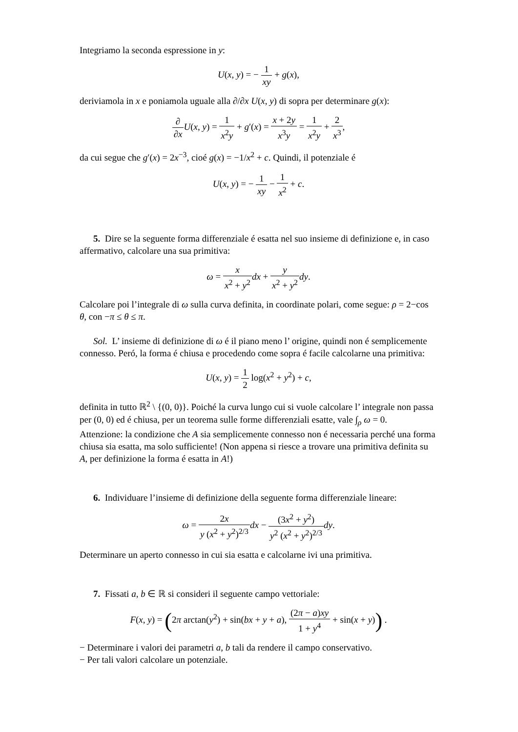Integriamo la seconda espressione in y:
U(x, y) = − 1 xy + g(x),
deriviamola in x e poniamola uguale alla ∂/∂x U(x, y) di sopra per determinare g(x):
∂ ∂x U(x, y) = 1 x<sup>2</sup>y + g′(x) = x + 2y x<sup>3</sup>y = 1 x<sup>2</sup>y + 2 x<sup>3</sup>,
da cui segue che g′(x) = 2x<sup>−3</sup>, cioé g(x) = −1/x<sup>2</sup> + c. Quindi, il potenziale é
U(x, y) = − 1 xy − 1 x<sup>2</sup> + c.
5. Dire se la seguente forma differenziale é esatta nel suo insieme di definizione e, in caso affermativo, calcolare una sua primitiva:
ω = x x<sup>2</sup> + y<sup>2</sup> dx + y x<sup>2</sup> + y<sup>2</sup> dy.
Calcolare poi l’integrale di ω sulla curva definita, in coordinate polari, come segue: ρ = 2−cos θ, con −π ≤ θ ≤ π.
Sol. L’ insieme di definizione di ω é il piano meno l’ origine, quindi non é semplicemente connesso. Peró, la forma é chiusa e procedendo come sopra é facile calcolarne una primitiva:
U(x, y) = 1 2 log(x<sup>2</sup> + y<sup>2</sup>) + c,
definita in tutto ℝ<sup>2</sup> \ {(0, 0)}. Poiché la curva lungo cui si vuole calcolare l’ integrale non passa per (0, 0) ed é chiusa, per un teorema sulle forme differenziali esatte, vale ∫<sub>ρ</sub> ω = 0.
Attenzione: la condizione che A sia semplicemente connesso non é necessaria perché una forma chiusa sia esatta, ma solo sufficiente! (Non appena si riesce a trovare una primitiva definita su A, per definizione la forma é esatta in A!)
6. Individuare l’insieme di definizione della seguente forma differenziale lineare:
ω = 2x y (x<sup>2</sup> + y<sup>2</sup>)<sup>2/3</sup> dx − (3x<sup>2</sup> + y<sup>2</sup>) y<sup>2</sup> (x<sup>2</sup> + y<sup>2</sup>)<sup>2/3</sup> dy.
Determinare un aperto connesso in cui sia esatta e calcolarne ivi una primitiva.
7. Fissati a, b ∈ ℝ si consideri il seguente campo vettoriale:
F(x, y) = (2π arctan(y<sup>2</sup>) + sin(bx + y + a), (2π − a)xy 1 + y<sup>4</sup> + sin(x + y)) .
− Determinare i valori dei parametri a, b tali da rendere il campo conservativo.
− Per tali valori calcolare un potenziale.